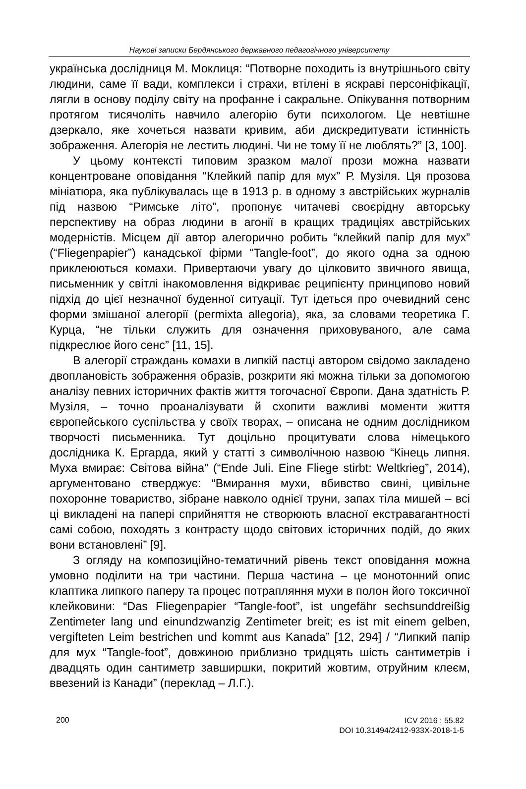Наукові записки Бердянського державного педагогічного університету
українська дослідниця М. Моклиця: “Потворне походить із внутрішнього світу людини, саме її вади, комплекси і страхи, втілені в яскраві персоніфікації, лягли в основу поділу світу на профанне і сакральне. Опікування потворним протягом тисячоліть навчило алегорію бути психологом. Це невтішне дзеркало, яке хочеться назвати кривим, аби дискредитувати істинність зображення. Алегорія не лестить людині. Чи не тому її не люблять?” [3, 100].
У цьому контексті типовим зразком малої прози можна назвати концентроване оповідання “Клейкий папір для мух” Р. Музіля. Ця прозова мініатюра, яка публікувалась ще в 1913 р. в одному з австрійських журналів під назвою “Римське літо”, пропонує читачеві своєрідну авторську перспективу на образ людини в агонії в кращих традиціях австрійських модерністів. Місцем дії автор алегорично робить “клейкий папір для мух” (“Fliegenpapier”) канадської фірми “Tangle-foot”, до якого одна за одною приклеюються комахи. Привертаючи увагу до цілковито звичного явища, письменник у світлі інакомовлення відкриває реципієнту принципово новий підхід до цієї незначної буденної ситуації. Тут ідеться про очевидний сенс форми змішаної алегорії (permixta allegoria), яка, за словами теоретика Г. Курца, “не тільки служить для означення приховуваного, але сама підкреслює його сенс” [11, 15].
В алегорії страждань комахи в липкій пастці автором свідомо закладено двоплановість зображення образів, розкрити які можна тільки за допомогою аналізу певних історичних фактів життя тогочасної Європи. Дана здатність Р. Музіля, – точно проаналізувати й схопити важливі моменти життя європейського суспільства у своїх творах, – описана не одним дослідником творчості письменника. Тут доцільно процитувати слова німецького дослідника К. Ергарда, який у статті з символічною назвою “Кінець липня. Муха вмирає: Світова війна” (“Ende Juli. Eine Fliege stirbt: Weltkrieg”, 2014), аргументовано стверджує: “Вмирання мухи, вбивство свині, цивільне похоронне товариство, зібране навколо однієї труни, запах тіла мишей – всі ці викладені на папері сприйняття не створюють власної екстравагантності самі собою, походять з контрасту щодо світових історичних подій, до яких вони встановлені” [9].
З огляду на композиційно-тематичний рівень текст оповідання можна умовно поділити на три частини. Перша частина – це монотонний опис клаптика липкого паперу та процес потрапляння мухи в полон його токсичної клейковини: “Das Fliegenpapier “Tangle-foot”, ist ungefähr sechsunddreißig Zentimeter lang und einundzwanzig Zentimeter breit; es ist mit einem gelben, vergifteten Leim bestrichen und kommt aus Kanada” [12, 294] / “Липкий папір для мух “Tangle-foot”, довжиною приблизно тридцять шість сантиметрів і двадцять один сантиметр завширшки, покритий жовтим, отруйним клеєм, ввезений із Канади” (переклад – Л.Г.).
200
ICV 2016 : 55.82
DOI 10.31494/2412-933X-2018-1-5